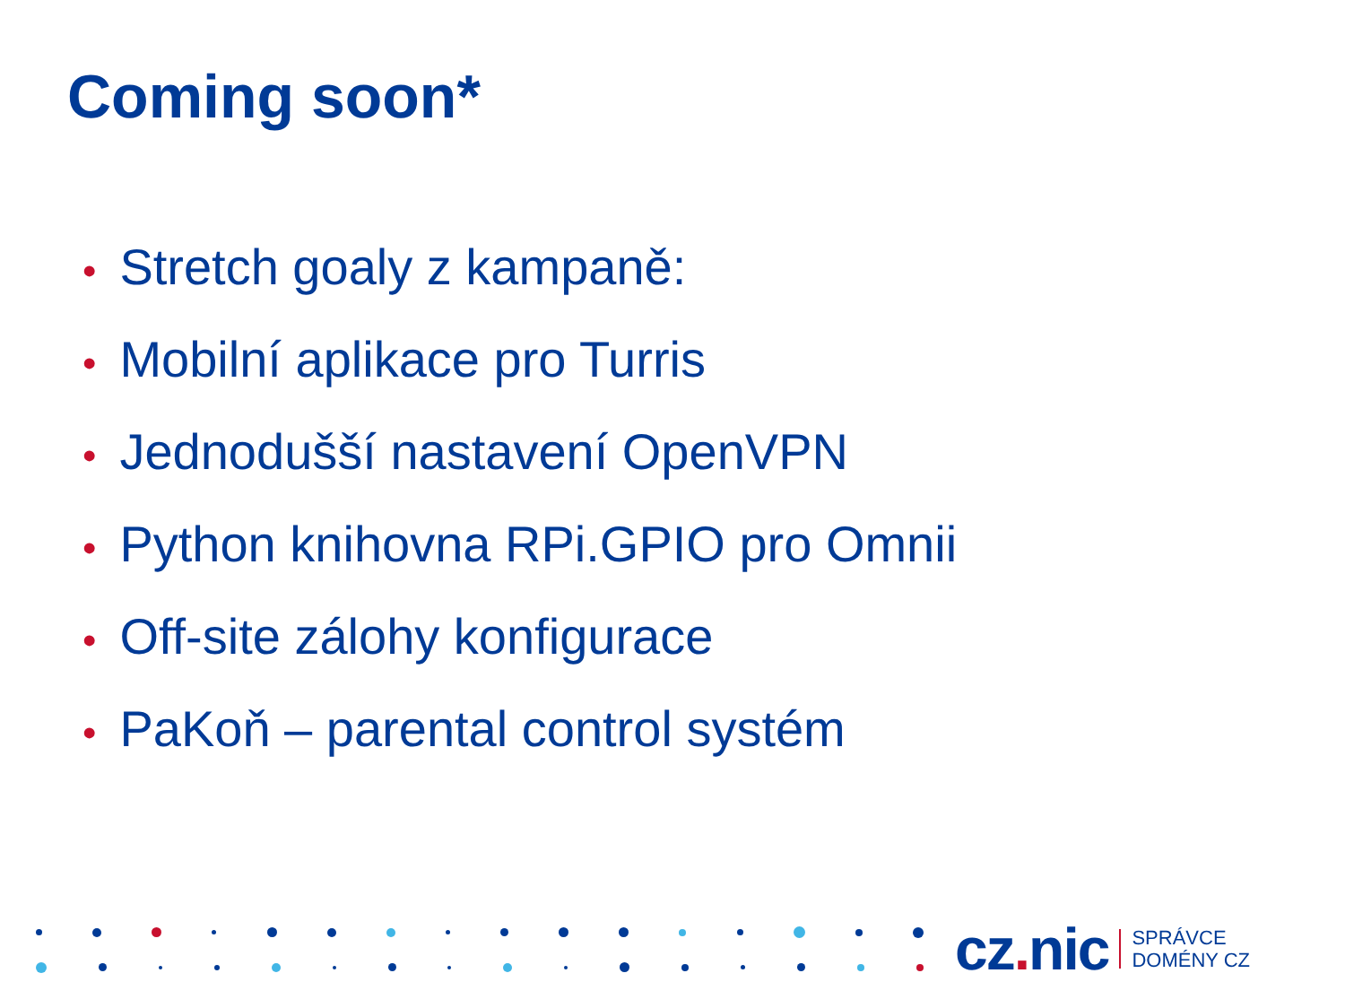Coming soon*
• Stretch goaly z kampaně:
• Mobilní aplikace pro Turris
• Jednodušší nastavení OpenVPN
• Python knihovna RPi.GPIO pro Omnii
• Off-site zálohy konfigurace
• PaKoň – parental control systém
cz. nic
SPRÁVCE
DOMÉNY CZ